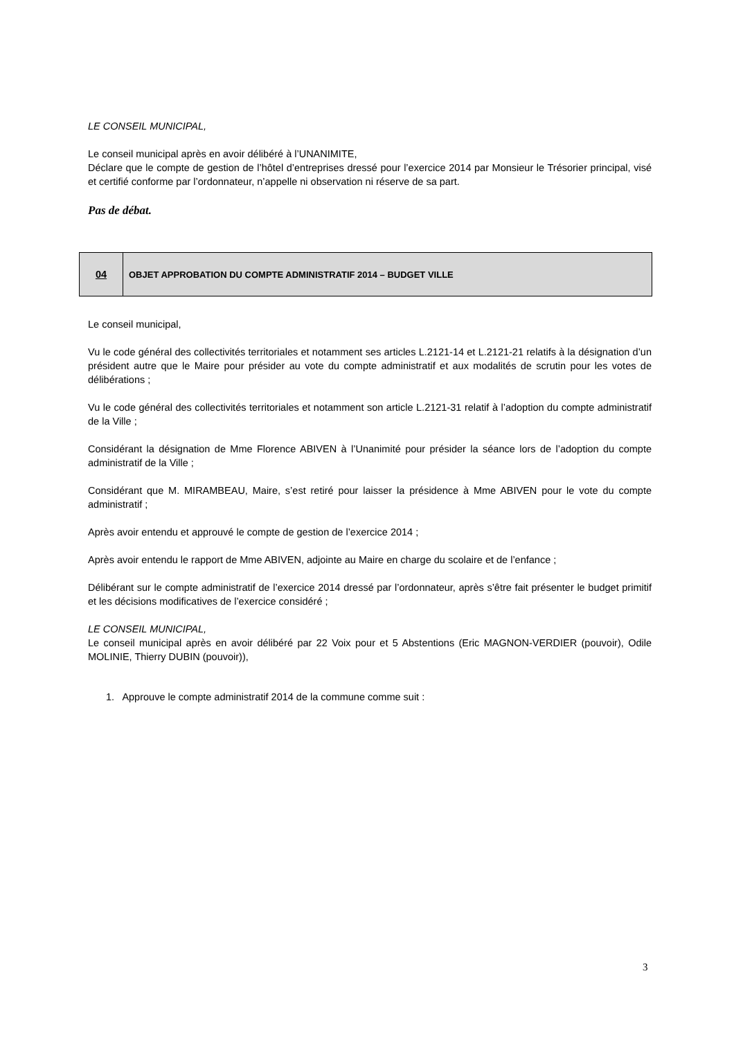LE CONSEIL MUNICIPAL,
Le conseil municipal après en avoir délibéré à l’UNANIMITE,
Déclare que le compte de gestion de l’hôtel d’entreprises dressé pour l’exercice 2014 par Monsieur le Trésorier principal, visé et certifié conforme par l’ordonnateur, n’appelle ni observation ni réserve de sa part.
Pas de débat.
04 OBJET APPROBATION DU COMPTE ADMINISTRATIF 2014 – BUDGET VILLE
Le conseil municipal,
Vu le code général des collectivités territoriales et notamment ses articles L.2121-14 et L.2121-21 relatifs à la désignation d’un président autre que le Maire pour présider au vote du compte administratif et aux modalités de scrutin pour les votes de délibérations ;
Vu le code général des collectivités territoriales et notamment son article L.2121-31 relatif à l’adoption du compte administratif de la Ville ;
Considérant la désignation de Mme Florence ABIVEN à l’Unanimité pour présider la séance lors de l’adoption du compte administratif de la Ville ;
Considérant que M. MIRAMBEAU, Maire, s’est retiré pour laisser la présidence à Mme ABIVEN pour le vote du compte administratif ;
Après avoir entendu et approuvé le compte de gestion de l’exercice 2014 ;
Après avoir entendu le rapport de Mme ABIVEN, adjointe au Maire en charge du scolaire et de l’enfance ;
Délibérant sur le compte administratif de l’exercice 2014 dressé par l’ordonnateur, après s’être fait présenter le budget primitif et les décisions modificatives de l’exercice considéré ;
LE CONSEIL MUNICIPAL,
Le conseil municipal après en avoir délibéré par 22 Voix pour et 5 Abstentions (Eric MAGNON-VERDIER (pouvoir), Odile MOLINIE, Thierry DUBIN (pouvoir)),
1. Approuve le compte administratif 2014 de la commune comme suit :
3